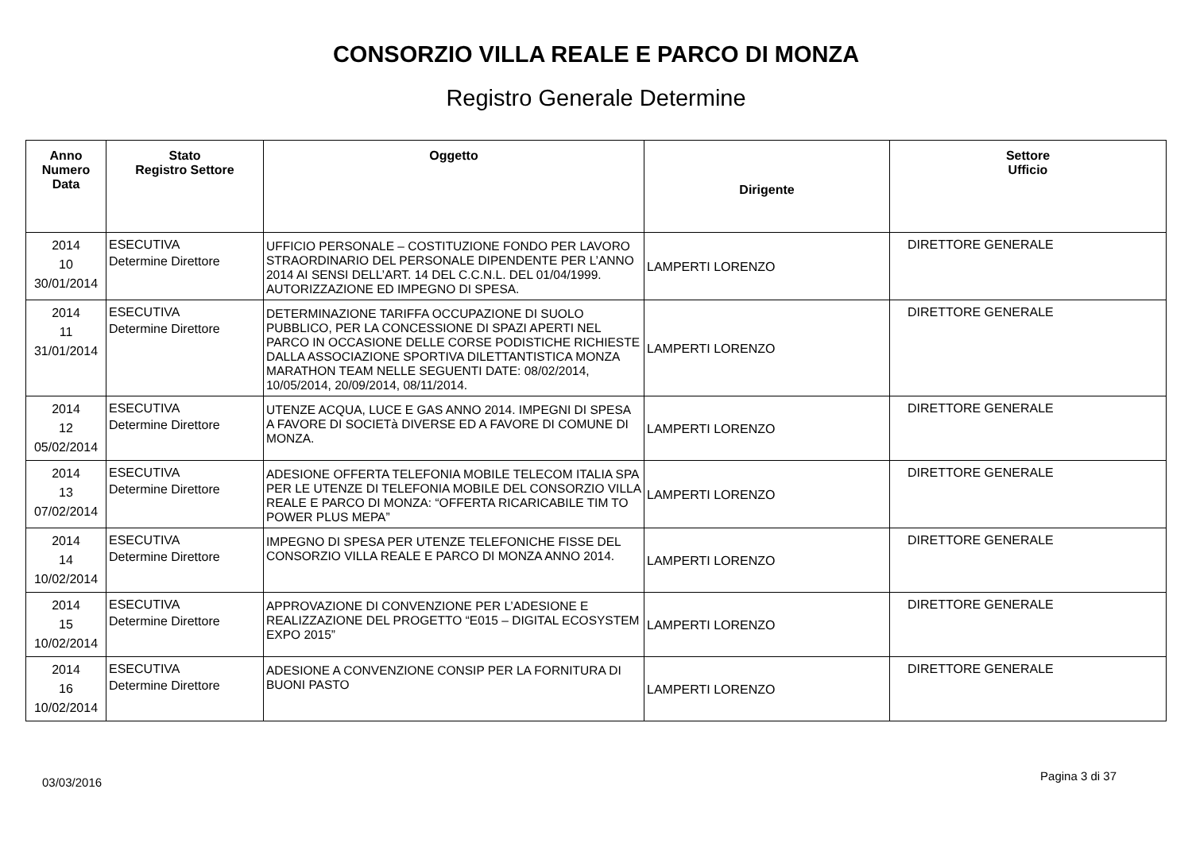CONSORZIO VILLA REALE E PARCO DI MONZA
Registro Generale Determine
| Anno Numero Data | Stato Registro Settore | Oggetto | Dirigente | Settore Ufficio |
| --- | --- | --- | --- | --- |
| 2014 10 30/01/2014 | ESECUTIVA Determine Direttore | UFFICIO PERSONALE – COSTITUZIONE FONDO PER LAVORO STRAORDINARIO DEL PERSONALE DIPENDENTE PER L’ANNO 2014 AI SENSI DELL’ART. 14 DEL C.C.N.L. DEL 01/04/1999. AUTORIZZAZIONE ED IMPEGNO DI SPESA. | LAMPERTI LORENZO | DIRETTORE GENERALE |
| 2014 11 31/01/2014 | ESECUTIVA Determine Direttore | DETERMINAZIONE TARIFFA OCCUPAZIONE DI SUOLO PUBBLICO, PER LA CONCESSIONE DI SPAZI APERTI NEL PARCO IN OCCASIONE DELLE CORSE PODISTICHE RICHIESTE DALLA ASSOCIAZIONE SPORTIVA DILETTANTISTICA MONZA MARATHON TEAM NELLE SEGUENTI DATE: 08/02/2014, 10/05/2014, 20/09/2014, 08/11/2014. | LAMPERTI LORENZO | DIRETTORE GENERALE |
| 2014 12 05/02/2014 | ESECUTIVA Determine Direttore | UTENZE ACQUA, LUCE E GAS ANNO 2014. IMPEGNI DI SPESA A FAVORE DI SOCIETà DIVERSE ED A FAVORE DI COMUNE DI MONZA. | LAMPERTI LORENZO | DIRETTORE GENERALE |
| 2014 13 07/02/2014 | ESECUTIVA Determine Direttore | ADESIONE OFFERTA TELEFONIA MOBILE TELECOM ITALIA SPA PER LE UTENZE DI TELEFONIA MOBILE DEL CONSORZIO VILLA REALE E PARCO DI MONZA: “OFFERTA RICARICABILE TIM TO POWER PLUS MEPA” | LAMPERTI LORENZO | DIRETTORE GENERALE |
| 2014 14 10/02/2014 | ESECUTIVA Determine Direttore | IMPEGNO DI SPESA PER UTENZE TELEFONICHE FISSE DEL CONSORZIO VILLA REALE E PARCO DI MONZA ANNO 2014. | LAMPERTI LORENZO | DIRETTORE GENERALE |
| 2014 15 10/02/2014 | ESECUTIVA Determine Direttore | APPROVAZIONE DI CONVENZIONE PER L’ADESIONE E REALIZZAZIONE DEL PROGETTO “E015 – DIGITAL ECOSYSTEM EXPO 2015” | LAMPERTI LORENZO | DIRETTORE GENERALE |
| 2014 16 10/02/2014 | ESECUTIVA Determine Direttore | ADESIONE A CONVENZIONE CONSIP PER LA FORNITURA DI BUONI PASTO | LAMPERTI LORENZO | DIRETTORE GENERALE |
03/03/2016 Pagina 3 di 37